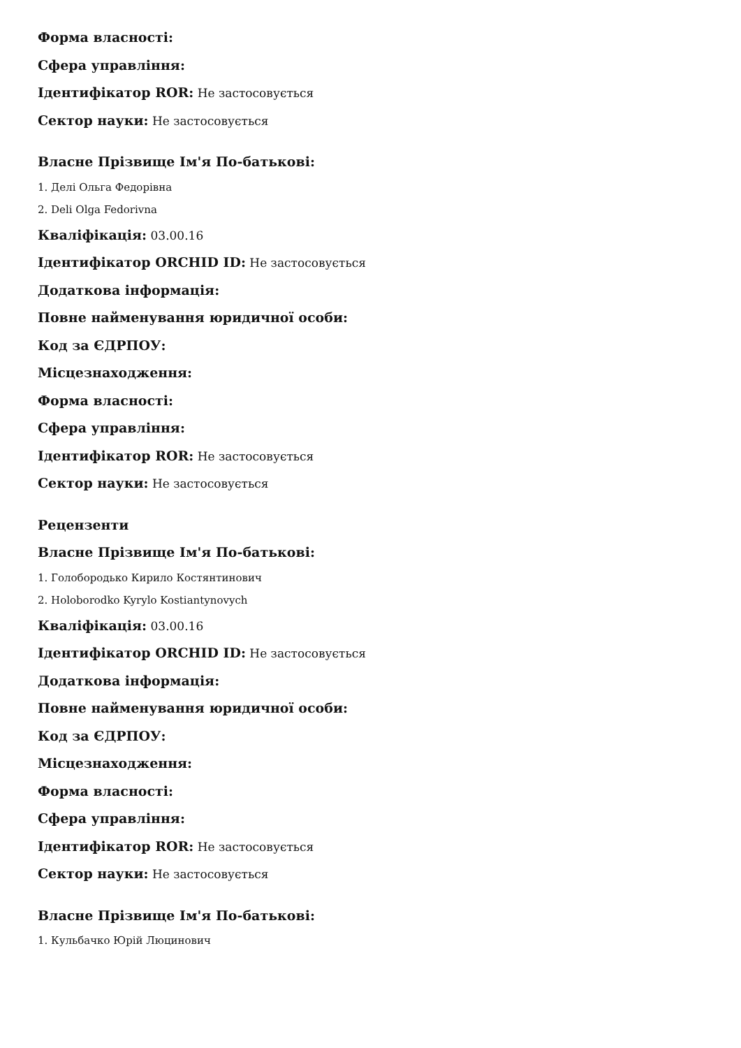Форма власності:
Сфера управління:
Ідентифікатор ROR: Не застосовується
Сектор науки: Не застосовується
Власне Прізвище Ім'я По-батькові:
1. Делі Ольга Федорівна
2. Deli Olga Fedorivna
Кваліфікація: 03.00.16
Ідентифікатор ORCHID ID: Не застосовується
Додаткова інформація:
Повне найменування юридичної особи:
Код за ЄДРПОУ:
Місцезнаходження:
Форма власності:
Сфера управління:
Ідентифікатор ROR: Не застосовується
Сектор науки: Не застосовується
Рецензенти
Власне Прізвище Ім'я По-батькові:
1. Голобородько Кирило Костянтинович
2. Holoborodko Kyrylo Kostiantynovych
Кваліфікація: 03.00.16
Ідентифікатор ORCHID ID: Не застосовується
Додаткова інформація:
Повне найменування юридичної особи:
Код за ЄДРПОУ:
Місцезнаходження:
Форма власності:
Сфера управління:
Ідентифікатор ROR: Не застосовується
Сектор науки: Не застосовується
Власне Прізвище Ім'я По-батькові:
1. Кульбачко Юрій Люцинович